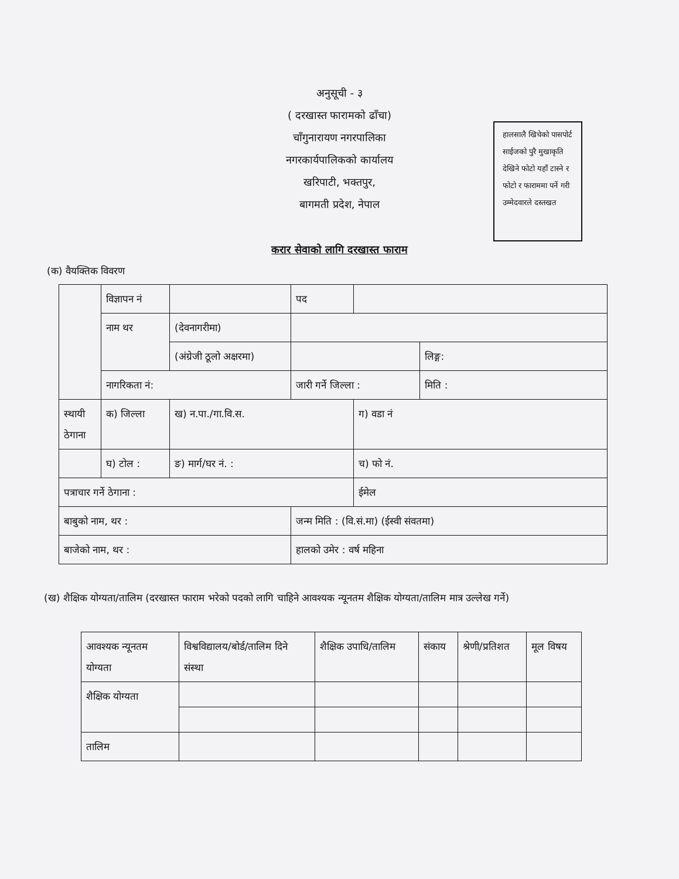अनुसूची - ३
( दरखास्त फारामको ढाँचा)
चाँगुनारायण नगरपालिका
नगरकार्यपालिकको कार्यालय
खरिपाटी, भक्तपुर,
बागमती प्रदेश, नेपाल
हालसालै खिचेको पासपोर्ट साईजको पुरै मुखाकृति देखिने फोटो यहाँ टास्ने र फोटो र फाराममा पर्ने गरी उम्मेदवारले दस्तखत
करार सेवाको लागि दरखास्त फाराम
(क) वैयक्तिक विवरण
| | विज्ञापन नं | | पद | | |
| | नाम थर | (देवनागरीमा) | | | |
| | | (अंग्रेजी ठूलो अक्षरमा) | | | लिङ्ग: |
| | नागरिकता नं: | | जारी गर्ने जिल्ला : | | मिति : |
| स्थायी ठेगाना | क) जिल्ला | ख) न.पा./गा.वि.स. | | ग) वडा नं | |
| | घ) टोल : | ङ) मार्ग/घर नं. : | | च) फो नं. | |
| पत्राचार गर्ने ठेगाना : | | | | ईमेल | |
| बाबुको नाम, थर : | | | जन्म मिति : (वि.सं.मा) (ईस्वी संवतमा) | | |
| बाजेको नाम, थर : | | | हालको उमेर : वर्ष महिना | | |
(ख) शैक्षिक योग्यता/तालिम (दरखास्त फाराम भरेको पदको लागि चाहिने आवश्यक न्यूनतम शैक्षिक योग्यता/तालिम मात्र उल्लेख गर्ने)
| आवश्यक न्यूनतम योग्यता | विश्वविद्यालय/बोर्ड/तालिम दिने संस्था | शैक्षिक उपाधि/तालिम | संकाय | श्रेणी/प्रतिशत | मूल विषय |
| शैक्षिक योग्यता | | | | | |
| तालिम | | | | | |